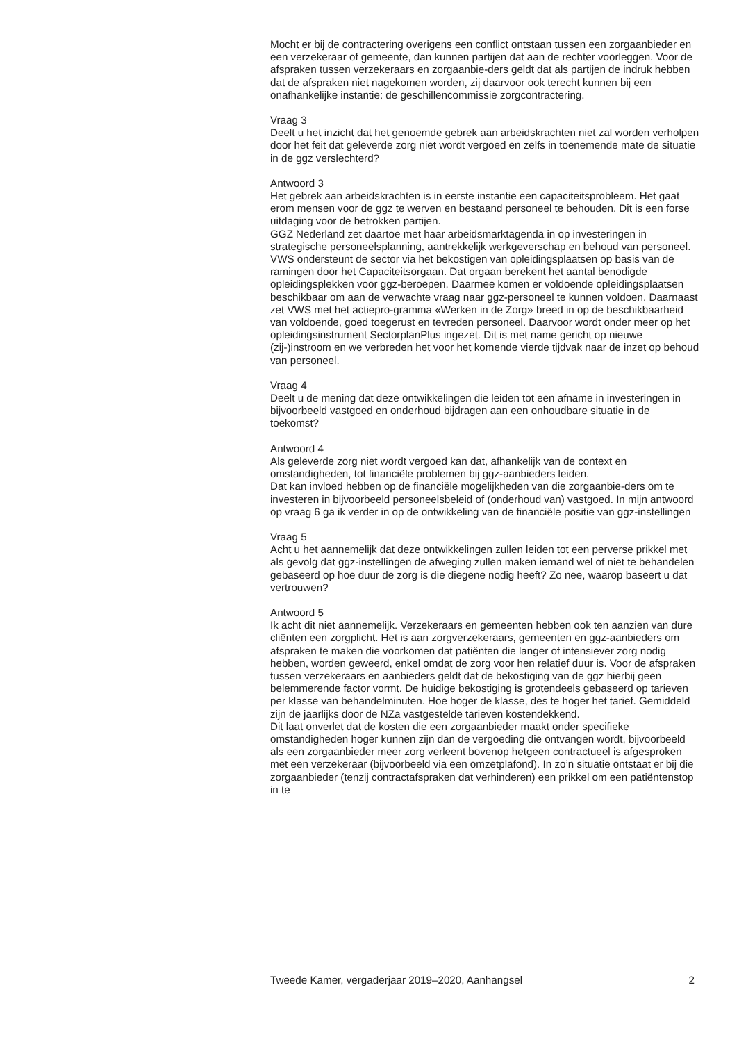Mocht er bij de contractering overigens een conflict ontstaan tussen een zorgaanbieder en een verzekeraar of gemeente, dan kunnen partijen dat aan de rechter voorleggen. Voor de afspraken tussen verzekeraars en zorgaanbie-ders geldt dat als partijen de indruk hebben dat de afspraken niet nagekomen worden, zij daarvoor ook terecht kunnen bij een onafhankelijke instantie: de geschillencommissie zorgcontractering.
Vraag 3
Deelt u het inzicht dat het genoemde gebrek aan arbeidskrachten niet zal worden verholpen door het feit dat geleverde zorg niet wordt vergoed en zelfs in toenemende mate de situatie in de ggz verslechterd?
Antwoord 3
Het gebrek aan arbeidskrachten is in eerste instantie een capaciteitsprobleem. Het gaat erom mensen voor de ggz te werven en bestaand personeel te behouden. Dit is een forse uitdaging voor de betrokken partijen.
GGZ Nederland zet daartoe met haar arbeidsmarktagenda in op investeringen in strategische personeelsplanning, aantrekkelijk werkgeverschap en behoud van personeel.
VWS ondersteunt de sector via het bekostigen van opleidingsplaatsen op basis van de ramingen door het Capaciteitsorgaan. Dat orgaan berekent het aantal benodigde opleidingsplekken voor ggz-beroepen. Daarmee komen er voldoende opleidingsplaatsen beschikbaar om aan de verwachte vraag naar ggz-personeel te kunnen voldoen. Daarnaast zet VWS met het actiepro-gramma «Werken in de Zorg» breed in op de beschikbaarheid van voldoende, goed toegerust en tevreden personeel. Daarvoor wordt onder meer op het opleidingsinstrument SectorplanPlus ingezet. Dit is met name gericht op nieuwe (zij-)instroom en we verbreden het voor het komende vierde tijdvak naar de inzet op behoud van personeel.
Vraag 4
Deelt u de mening dat deze ontwikkelingen die leiden tot een afname in investeringen in bijvoorbeeld vastgoed en onderhoud bijdragen aan een onhoudbare situatie in de toekomst?
Antwoord 4
Als geleverde zorg niet wordt vergoed kan dat, afhankelijk van de context en omstandigheden, tot financiële problemen bij ggz-aanbieders leiden.
Dat kan invloed hebben op de financiële mogelijkheden van die zorgaanbie-ders om te investeren in bijvoorbeeld personeelsbeleid of (onderhoud van) vastgoed. In mijn antwoord op vraag 6 ga ik verder in op de ontwikkeling van de financiële positie van ggz-instellingen
Vraag 5
Acht u het aannemelijk dat deze ontwikkelingen zullen leiden tot een perverse prikkel met als gevolg dat ggz-instellingen de afweging zullen maken iemand wel of niet te behandelen gebaseerd op hoe duur de zorg is die diegene nodig heeft? Zo nee, waarop baseert u dat vertrouwen?
Antwoord 5
Ik acht dit niet aannemelijk. Verzekeraars en gemeenten hebben ook ten aanzien van dure cliënten een zorgplicht. Het is aan zorgverzekeraars, gemeenten en ggz-aanbieders om afspraken te maken die voorkomen dat patiënten die langer of intensiever zorg nodig hebben, worden geweerd, enkel omdat de zorg voor hen relatief duur is. Voor de afspraken tussen verzekeraars en aanbieders geldt dat de bekostiging van de ggz hierbij geen belemmerende factor vormt. De huidige bekostiging is grotendeels gebaseerd op tarieven per klasse van behandelminuten. Hoe hoger de klasse, des te hoger het tarief. Gemiddeld zijn de jaarlijks door de NZa vastgestelde tarieven kostendekkend.
Dit laat onverlet dat de kosten die een zorgaanbieder maakt onder specifieke omstandigheden hoger kunnen zijn dan de vergoeding die ontvangen wordt, bijvoorbeeld als een zorgaanbieder meer zorg verleent bovenop hetgeen contractueel is afgesproken met een verzekeraar (bijvoorbeeld via een omzetplafond). In zo’n situatie ontstaat er bij die zorgaanbieder (tenzij contractafspraken dat verhinderen) een prikkel om een patiëntenstop in te
Tweede Kamer, vergaderjaar 2019–2020, Aanhangsel 2